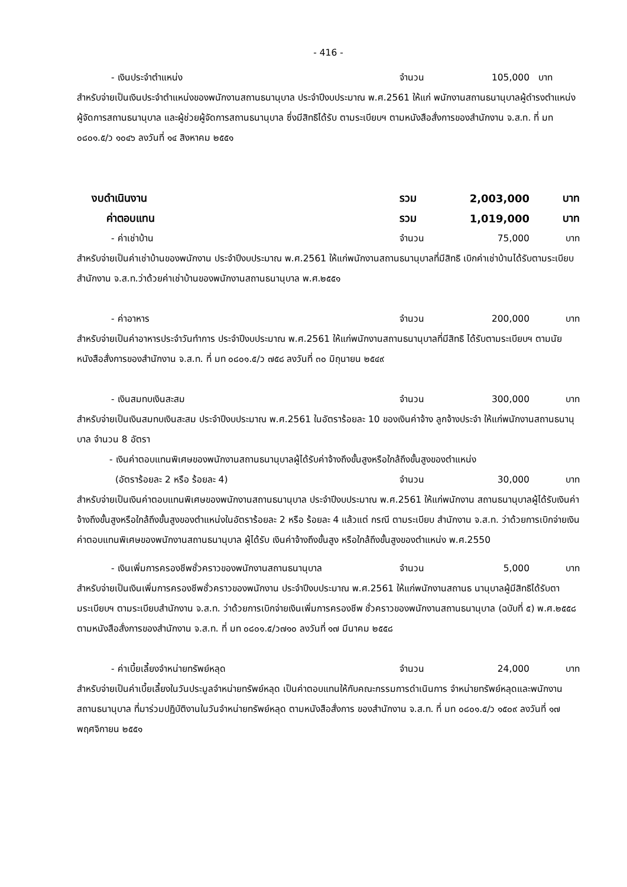- 416 -
- เงินประจำตำแหน่ง จำนวน 105,000 บาท
สำหรับจ่ายเป็นเงินประจำตำแหน่งของพนักงานสถานธนานุบาล ประจำปีงบประมาณ พ.ศ.2561 ให้แก่ พนักงานสถานธนานุบาลผู้ดำรงตำแหน่งผู้จัดการสถานธนานุบาล และผู้ช่วยผู้จัดการสถานธนานุบาล ซึ่งมีสิทธิได้รับ ตามระเบียบฯ ตามหนังสือสั่งการของสำนักงาน จ.ส.ท. ที่ มท ๐๘๐๑.๕/ว ๑๐๔๖ ลงวันที่ ๑๔ สิงหาคม ๒๕๕๑
งบดำเนินงาน รวม 2,003,000 บาท
ค่าตอบแทน รวม 1,019,000 บาท
- ค่าเช่าบ้าน จำนวน 75,000 บาท
สำหรับจ่ายเป็นค่าเช่าบ้านของพนักงาน ประจำปีงบประมาณ พ.ศ.2561 ให้แก่พนักงานสถานธนานุบาลที่มีสิทธิ เบิกค่าเช่าบ้านได้รับตามระเบียบสำนักงาน จ.ส.ท.ว่าด้วยค่าเช่าบ้านของพนักงานสถานธนานุบาล พ.ศ.๒๕๕๑
- ค่าอาหาร จำนวน 200,000 บาท
สำหรับจ่ายเป็นค่าอาหารประจำวันทำการ ประจำปีงบประมาณ พ.ศ.2561 ให้แก่พนักงานสถานธนานุบาลที่มีสิทธิ ได้รับตามระเบียบฯ ตามนัยหนังสือสั่งการของสำนักงาน จ.ส.ท. ที่ มท ๐๘๐๑.๕/ว ๗๕๘ ลงวันที่ ๓๐ มิถุนายน ๒๕๔๙
- เงินสมทบเงินสะสม จำนวน 300,000 บาท
สำหรับจ่ายเป็นเงินสมทบเงินสะสม ประจำปีงบประมาณ พ.ศ.2561 ในอัตราร้อยละ 10 ของเงินค่าจ้าง ลูกจ้างประจำ ให้แก่พนักงานสถานธนานุบาล จำนวน 8 อัตรา
- เงินค่าตอบแทนพิเศษของพนักงานสถานธนานุบาลผู้ได้รับค่าจ้างถึงขั้นสูงหรือใกล้ถึงขั้นสูงของตำแหน่ง
(อัตราร้อยละ 2 หรือ ร้อยละ 4) จำนวน 30,000 บาท
สำหรับจ่ายเป็นเงินค่าตอบแทนพิเศษของพนักงานสถานธนานุบาล ประจำปีงบประมาณ พ.ศ.2561 ให้แก่พนักงาน สถานธนานุบาลผู้ได้รับเงินค่าจ้างถึงขั้นสูงหรือใกล้ถึงขั้นสูงของตำแหน่งในอัตราร้อยละ 2 หรือ ร้อยละ 4 แล้วแต่ กรณี ตามระเบียบ สำนักงาน จ.ส.ท. ว่าด้วยการเบิกจ่ายเงินค่าตอบแทนพิเศษของพนักงานสถานธนานุบาล ผู้ได้รับ เงินค่าจ้างถึงขั้นสูง หรือใกล้ถึงขั้นสูงของตำแหน่ง พ.ศ.2550
- เงินเพิ่มการครองชีพชั่วคราวของพนักงานสถานธนานุบาล จำนวน 5,000 บาท
สำหรับจ่ายเป็นเงินเพิ่มการครองชีพชั่วคราวของพนักงาน ประจำปีงบประมาณ พ.ศ.2561 ให้แก่พนักงานสถานธ นานุบาลผู้มีสิทธิได้รับตามระเบียบฯ ตามระเบียบสำนักงาน จ.ส.ท. ว่าด้วยการเบิกจ่ายเงินเพิ่มการครองชีพ ชั่วคราวของพนักงานสถานธนานุบาล (ฉบับที่ ๕) พ.ศ.๒๕๕๘ ตามหนังสือสั่งการของสำนักงาน จ.ส.ท. ที่ มท ๐๘๐๑.๕/ว๗๑๐ ลงวันที่ ๑๗ มีนาคม ๒๕๕๘
- ค่าเบี้ยเลี้ยงจำหน่ายทรัพย์หลุด จำนวน 24,000 บาท
สำหรับจ่ายเป็นค่าเบี้ยเลี้ยงในวันประมูลจำหน่ายทรัพย์หลุด เป็นค่าตอบแทนให้กับคณะกรรมการดำเนินการ จำหน่ายทรัพย์หลุดและพนักงานสถานธนานุบาล ที่มาร่วมปฏิบัติงานในวันจำหน่ายทรัพย์หลุด ตามหนังสือสั่งการ ของสำนักงาน จ.ส.ท. ที่ มท ๐๘๐๑.๕/ว ๑๕๐๙ ลงวันที่ ๑๗ พฤศจิกายน ๒๕๕๑